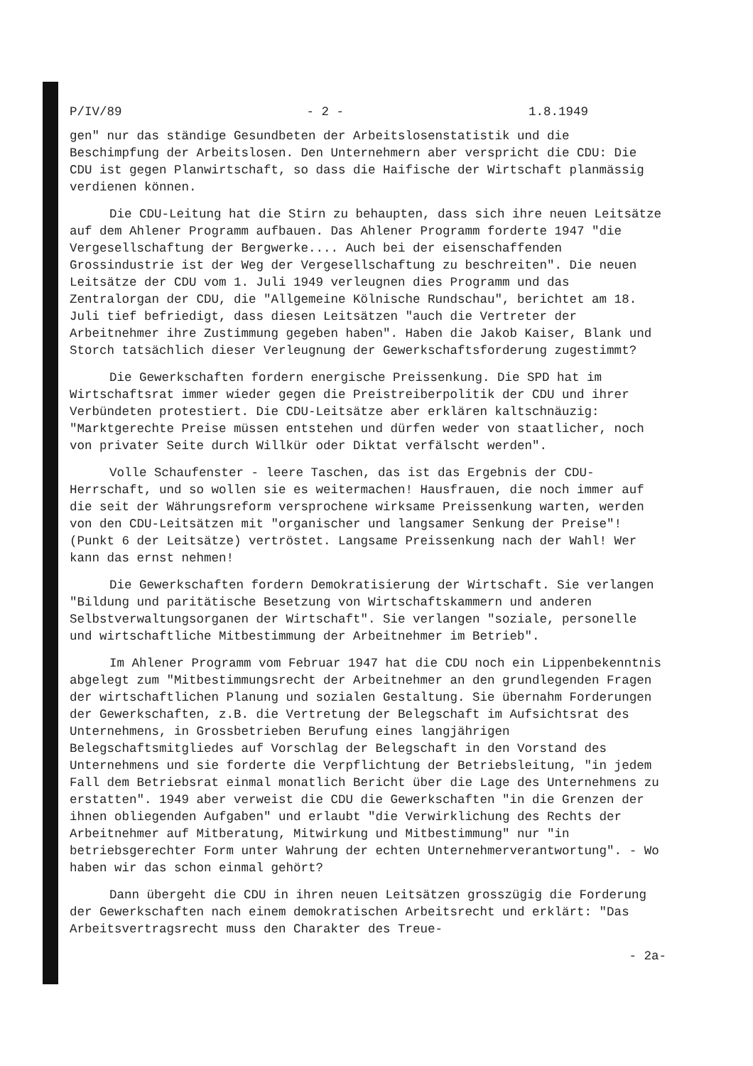P/IV/89 - 2 - 1.8.1949
gen" nur das ständige Gesundbeten der Arbeitslosenstatistik und die Beschimpfung der Arbeitslosen. Den Unternehmern aber verspricht die CDU: Die CDU ist gegen Planwirtschaft, so dass die Haifische der Wirtschaft planmässig verdienen können.
Die CDU-Leitung hat die Stirn zu behaupten, dass sich ihre neuen Leitsätze auf dem Ahlener Programm aufbauen. Das Ahlener Programm forderte 1947 "die Vergesellschaftung der Bergwerke.... Auch bei der eisenschaffenden Grossindustrie ist der Weg der Vergesellschaftung zu beschreiten". Die neuen Leitsätze der CDU vom 1. Juli 1949 verleugnen dies Programm und das Zentralorgan der CDU, die "Allgemeine Kölnische Rundschau", berichtet am 18. Juli tief befriedigt, dass diesen Leitsätzen "auch die Vertreter der Arbeitnehmer ihre Zustimmung gegeben haben". Haben die Jakob Kaiser, Blank und Storch tatsächlich dieser Verleugnung der Gewerkschaftsforderung zugestimmt?
Die Gewerkschaften fordern energische Preissenkung. Die SPD hat im Wirtschaftsrat immer wieder gegen die Preistreiberpolitik der CDU und ihrer Verbündeten protestiert. Die CDU-Leitsätze aber erklären kaltschnäuzig: "Marktgerechte Preise müssen entstehen und dürfen weder von staatlicher, noch von privater Seite durch Willkür oder Diktat verfälscht werden".
Volle Schaufenster - leere Taschen, das ist das Ergebnis der CDU-Herrschaft, und so wollen sie es weitermachen! Hausfrauen, die noch immer auf die seit der Währungsreform versprochene wirksame Preissenkung warten, werden von den CDU-Leitsätzen mit "organischer und langsamer Senkung der Preise"! (Punkt 6 der Leitsätze) vertröstet. Langsame Preissenkung nach der Wahl! Wer kann das ernst nehmen!
Die Gewerkschaften fordern Demokratisierung der Wirtschaft. Sie verlangen "Bildung und paritätische Besetzung von Wirtschaftskammern und anderen Selbstverwaltungsorganen der Wirtschaft". Sie verlangen "soziale, personelle und wirtschaftliche Mitbestimmung der Arbeitnehmer im Betrieb".
Im Ahlener Programm vom Februar 1947 hat die CDU noch ein Lippenbekenntnis abgelegt zum "Mitbestimmungsrecht der Arbeitnehmer an den grundlegenden Fragen der wirtschaftlichen Planung und sozialen Gestaltung. Sie übernahm Forderungen der Gewerkschaften, z.B. die Vertretung der Belegschaft im Aufsichtsrat des Unternehmens, in Grossbetrieben Berufung eines langjährigen Belegschaftsmitgliedes auf Vorschlag der Belegschaft in den Vorstand des Unternehmens und sie forderte die Verpflichtung der Betriebsleitung, "in jedem Fall dem Betriebsrat einmal monatlich Bericht über die Lage des Unternehmens zu erstatten". 1949 aber verweist die CDU die Gewerkschaften "in die Grenzen der ihnen obliegenden Aufgaben" und erlaubt "die Verwirklichung des Rechts der Arbeitnehmer auf Mitberatung, Mitwirkung und Mitbestimmung" nur "in betriebsgerechter Form unter Wahrung der echten Unternehmerverantwortung". - Wo haben wir das schon einmal gehört?
Dann übergeht die CDU in ihren neuen Leitsätzen grosszügig die Forderung der Gewerkschaften nach einem demokratischen Arbeitsrecht und erklärt: "Das Arbeitsvertragsrecht muss den Charakter des Treue-
- 2a-